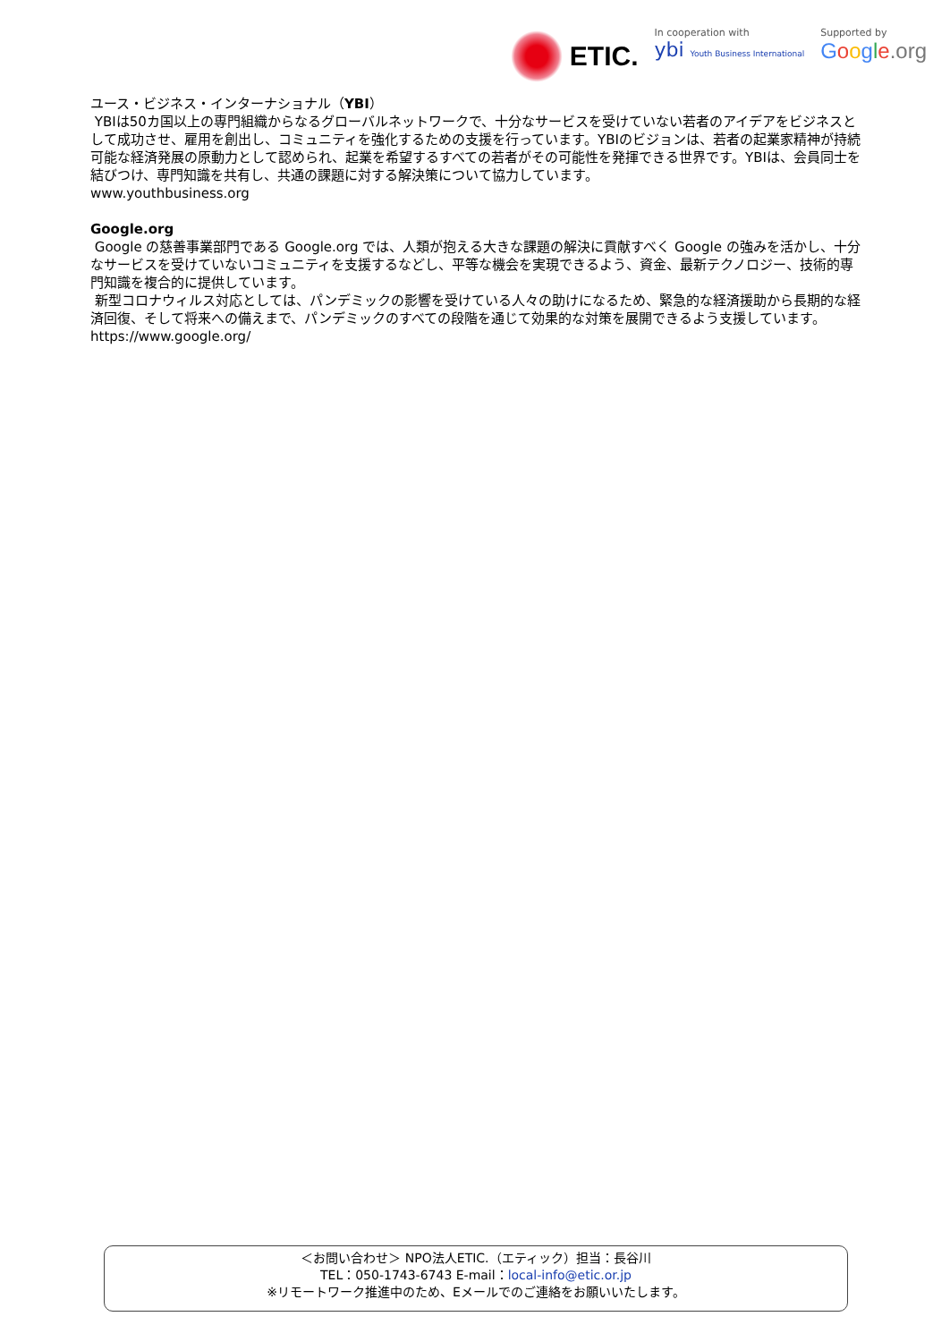ETIC.
In cooperation with
ybi Youth Business International
Supported by
Google.org
ユース・ビジネス・インターナショナル（YBI）
YBIは50カ国以上の専門組織からなるグローバルネットワークで、十分なサービスを受けていない若者のアイデアをビジネスとして成功させ、雇用を創出し、コミュニティを強化するための支援を行っています。YBIのビジョンは、若者の起業家精神が持続可能な経済発展の原動力として認められ、起業を希望するすべての若者がその可能性を発揮できる世界です。YBIは、会員同士を結びつけ、専門知識を共有し、共通の課題に対する解決策について協力しています。
www.youthbusiness.org
Google.org
Google の慈善事業部門である Google.org では、人類が抱える大きな課題の解決に貢献すべく Google の強みを活かし、十分なサービスを受けていないコミュニティを支援するなどし、平等な機会を実現できるよう、資金、最新テクノロジー、技術的専門知識を複合的に提供しています。
新型コロナウィルス対応としては、パンデミックの影響を受けている人々の助けになるため、緊急的な経済援助から長期的な経済回復、そして将来への備えまで、パンデミックのすべての段階を通じて効果的な対策を展開できるよう支援しています。
https://www.google.org/
＜お問い合わせ＞ NPO法人ETIC.（エティック）担当：長谷川
TEL：050-1743-6743 E-mail：local-info@etic.or.jp
※リモートワーク推進中のため、Eメールでのご連絡をお願いいたします。